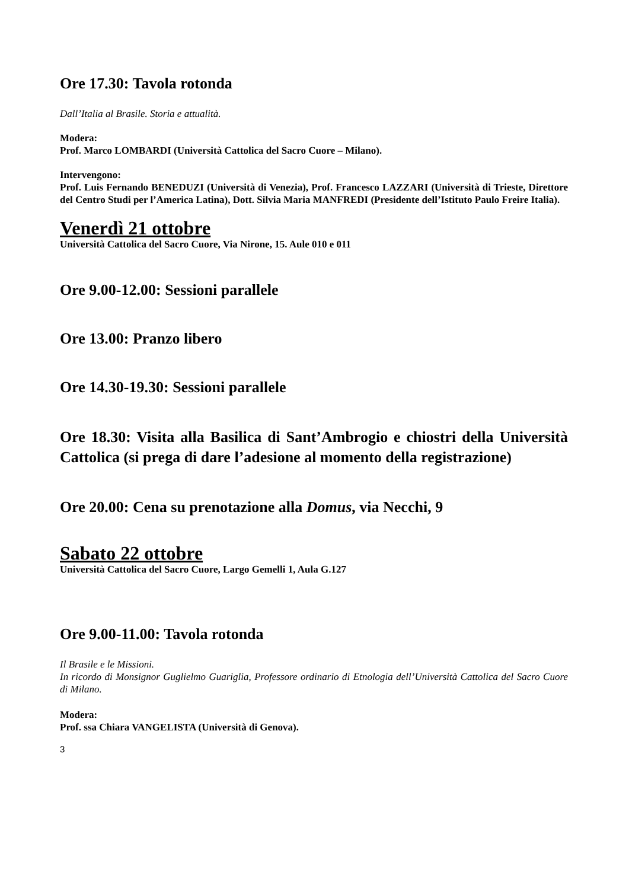Ore 17.30: Tavola rotonda
Dall’Italia al Brasile. Storia e attualità.
Modera:
Prof. Marco LOMBARDI (Università Cattolica del Sacro Cuore – Milano).
Intervengono:
Prof. Luis Fernando BENEDUZI (Università di Venezia), Prof. Francesco LAZZARI (Università di Trieste, Direttore del Centro Studi per l’America Latina), Dott. Silvia Maria MANFREDI (Presidente dell’Istituto Paulo Freire Italia).
Venerdì 21 ottobre
Università Cattolica del Sacro Cuore, Via Nirone, 15. Aule 010 e 011
Ore 9.00-12.00: Sessioni parallele
Ore 13.00: Pranzo libero
Ore 14.30-19.30: Sessioni parallele
Ore 18.30: Visita alla Basilica di Sant’Ambrogio e chiostri della Università Cattolica (si prega di dare l’adesione al momento della registrazione)
Ore 20.00: Cena su prenotazione alla Domus, via Necchi, 9
Sabato 22 ottobre
Università Cattolica del Sacro Cuore, Largo Gemelli 1, Aula G.127
Ore 9.00-11.00: Tavola rotonda
Il Brasile e le Missioni.
In ricordo di Monsignor Guglielmo Guariglia, Professore ordinario di Etnologia dell’Università Cattolica del Sacro Cuore di Milano.
Modera:
Prof. ssa Chiara VANGELISTA (Università di Genova).
3